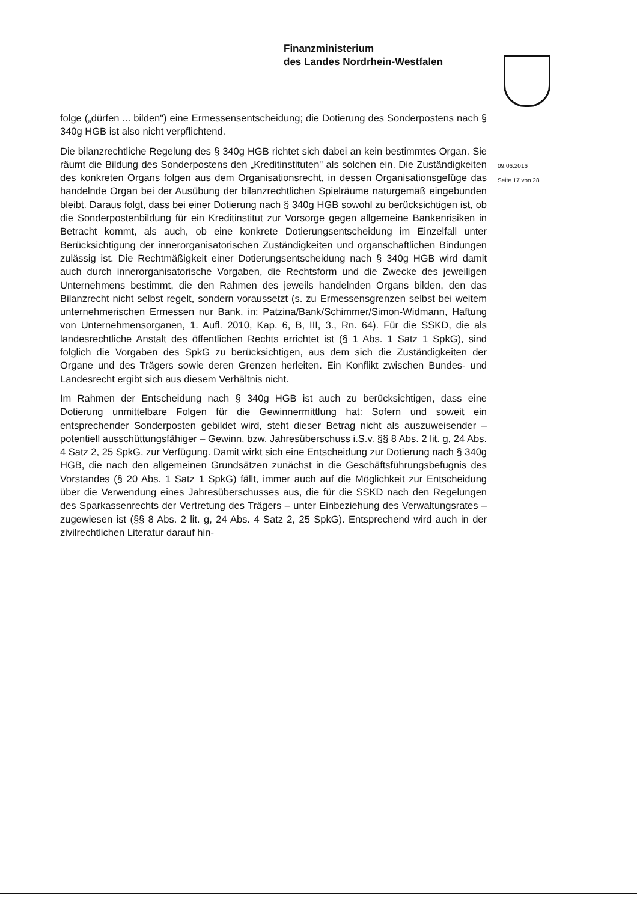Finanzministerium
des Landes Nordrhein-Westfalen
09.06.2016
Seite 17 von 28
folge („dürfen ... bilden") eine Ermessensentscheidung; die Dotierung des Sonderpostens nach § 340g HGB ist also nicht verpflichtend.
Die bilanzrechtliche Regelung des § 340g HGB richtet sich dabei an kein bestimmtes Organ. Sie räumt die Bildung des Sonderpostens den „Kreditinstituten" als solchen ein. Die Zuständigkeiten des konkreten Organs folgen aus dem Organisationsrecht, in dessen Organisationsgefüge das handelnde Organ bei der Ausübung der bilanzrechtlichen Spielräume naturgemäß eingebunden bleibt. Daraus folgt, dass bei einer Dotierung nach § 340g HGB sowohl zu berücksichtigen ist, ob die Sonderpostenbildung für ein Kreditinstitut zur Vorsorge gegen allgemeine Bankenrisiken in Betracht kommt, als auch, ob eine konkrete Dotierungsentscheidung im Einzelfall unter Berücksichtigung der innerorganisatorischen Zuständigkeiten und organschaftlichen Bindungen zulässig ist. Die Rechtmäßigkeit einer Dotierungsentscheidung nach § 340g HGB wird damit auch durch innerorganisatorische Vorgaben, die Rechtsform und die Zwecke des jeweiligen Unternehmens bestimmt, die den Rahmen des jeweils handelnden Organs bilden, den das Bilanzrecht nicht selbst regelt, sondern voraussetzt (s. zu Ermessensgrenzen selbst bei weitem unternehmerischen Ermessen nur Bank, in: Patzina/Bank/Schimmer/Simon-Widmann, Haftung von Unternehmensorganen, 1. Aufl. 2010, Kap. 6, B, III, 3., Rn. 64). Für die SSKD, die als landesrechtliche Anstalt des öffentlichen Rechts errichtet ist (§ 1 Abs. 1 Satz 1 SpkG), sind folglich die Vorgaben des SpkG zu berücksichtigen, aus dem sich die Zuständigkeiten der Organe und des Trägers sowie deren Grenzen herleiten. Ein Konflikt zwischen Bundes- und Landesrecht ergibt sich aus diesem Verhältnis nicht.
Im Rahmen der Entscheidung nach § 340g HGB ist auch zu berücksichtigen, dass eine Dotierung unmittelbare Folgen für die Gewinnermittlung hat: Sofern und soweit ein entsprechender Sonderposten gebildet wird, steht dieser Betrag nicht als auszuweisender – potentiell ausschüttungsfähiger – Gewinn, bzw. Jahresüberschuss i.S.v. §§ 8 Abs. 2 lit. g, 24 Abs. 4 Satz 2, 25 SpkG, zur Verfügung. Damit wirkt sich eine Entscheidung zur Dotierung nach § 340g HGB, die nach den allgemeinen Grundsätzen zunächst in die Geschäftsführungsbefugnis des Vorstandes (§ 20 Abs. 1 Satz 1 SpkG) fällt, immer auch auf die Möglichkeit zur Entscheidung über die Verwendung eines Jahresüberschusses aus, die für die SSKD nach den Regelungen des Sparkassenrechts der Vertretung des Trägers – unter Einbeziehung des Verwaltungsrates – zugewiesen ist (§§ 8 Abs. 2 lit. g, 24 Abs. 4 Satz 2, 25 SpkG). Entsprechend wird auch in der zivilrechtlichen Literatur darauf hin-